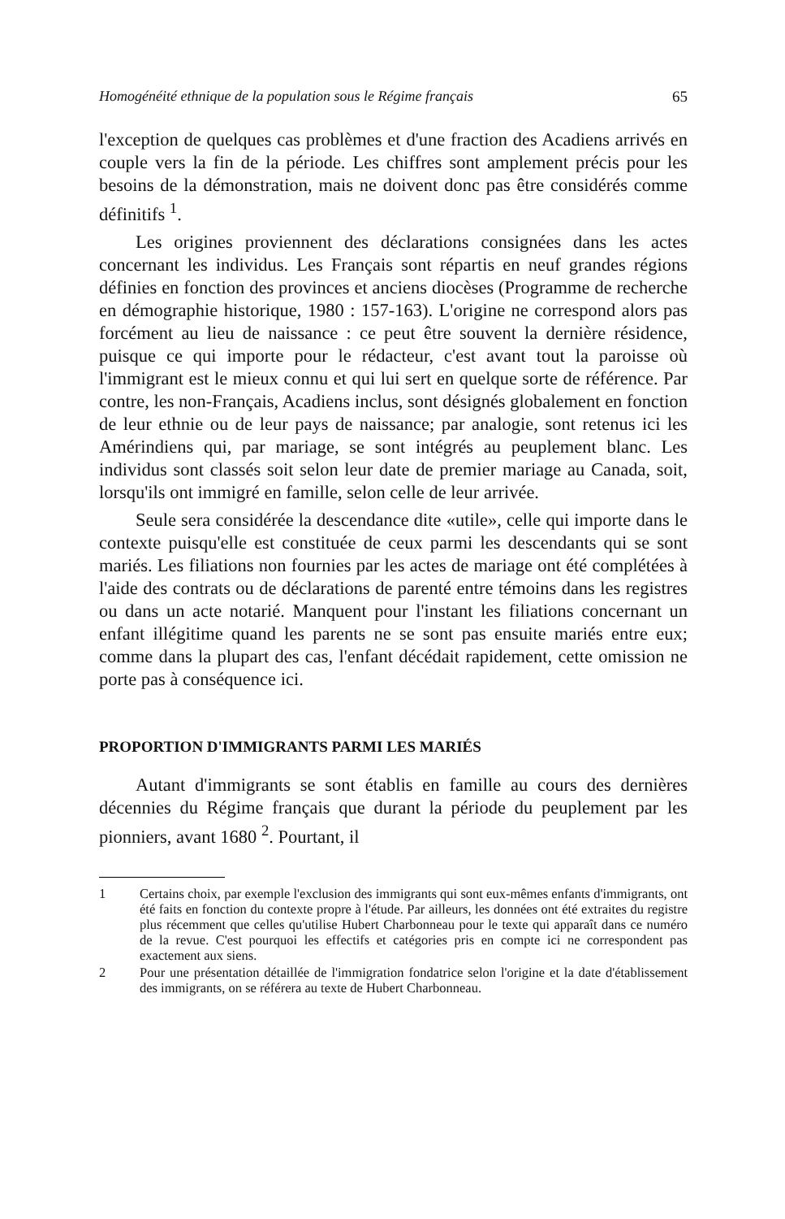Homogénéité ethnique de la population sous le Régime français 65
l'exception de quelques cas problèmes et d'une fraction des Acadiens arrivés en couple vers la fin de la période. Les chiffres sont amplement précis pour les besoins de la démonstration, mais ne doivent donc pas être considérés comme définitifs <sup>1</sup>.
Les origines proviennent des déclarations consignées dans les actes concernant les individus. Les Français sont répartis en neuf grandes régions définies en fonction des provinces et anciens diocèses (Programme de recherche en démographie historique, 1980 : 157-163). L'origine ne correspond alors pas forcément au lieu de naissance : ce peut être souvent la dernière résidence, puisque ce qui importe pour le rédacteur, c'est avant tout la paroisse où l'immigrant est le mieux connu et qui lui sert en quelque sorte de référence. Par contre, les non-Français, Acadiens inclus, sont désignés globalement en fonction de leur ethnie ou de leur pays de naissance; par analogie, sont retenus ici les Amérindiens qui, par mariage, se sont intégrés au peuplement blanc. Les individus sont classés soit selon leur date de premier mariage au Canada, soit, lorsqu'ils ont immigré en famille, selon celle de leur arrivée.
Seule sera considérée la descendance dite «utile», celle qui importe dans le contexte puisqu'elle est constituée de ceux parmi les descendants qui se sont mariés. Les filiations non fournies par les actes de mariage ont été complétées à l'aide des contrats ou de déclarations de parenté entre témoins dans les registres ou dans un acte notarié. Manquent pour l'instant les filiations concernant un enfant illégitime quand les parents ne se sont pas ensuite mariés entre eux; comme dans la plupart des cas, l'enfant décédait rapidement, cette omission ne porte pas à conséquence ici.
PROPORTION D'IMMIGRANTS PARMI LES MARIÉS
Autant d'immigrants se sont établis en famille au cours des dernières décennies du Régime français que durant la période du peuplement par les pionniers, avant 1680 <sup>2</sup>. Pourtant, il
1 Certains choix, par exemple l'exclusion des immigrants qui sont eux-mêmes enfants d'immigrants, ont été faits en fonction du contexte propre à l'étude. Par ailleurs, les données ont été extraites du registre plus récemment que celles qu'utilise Hubert Charbonneau pour le texte qui apparaît dans ce numéro de la revue. C'est pourquoi les effectifs et catégories pris en compte ici ne correspondent pas exactement aux siens.
2 Pour une présentation détaillée de l'immigration fondatrice selon l'origine et la date d'établissement des immigrants, on se référera au texte de Hubert Charbonneau.